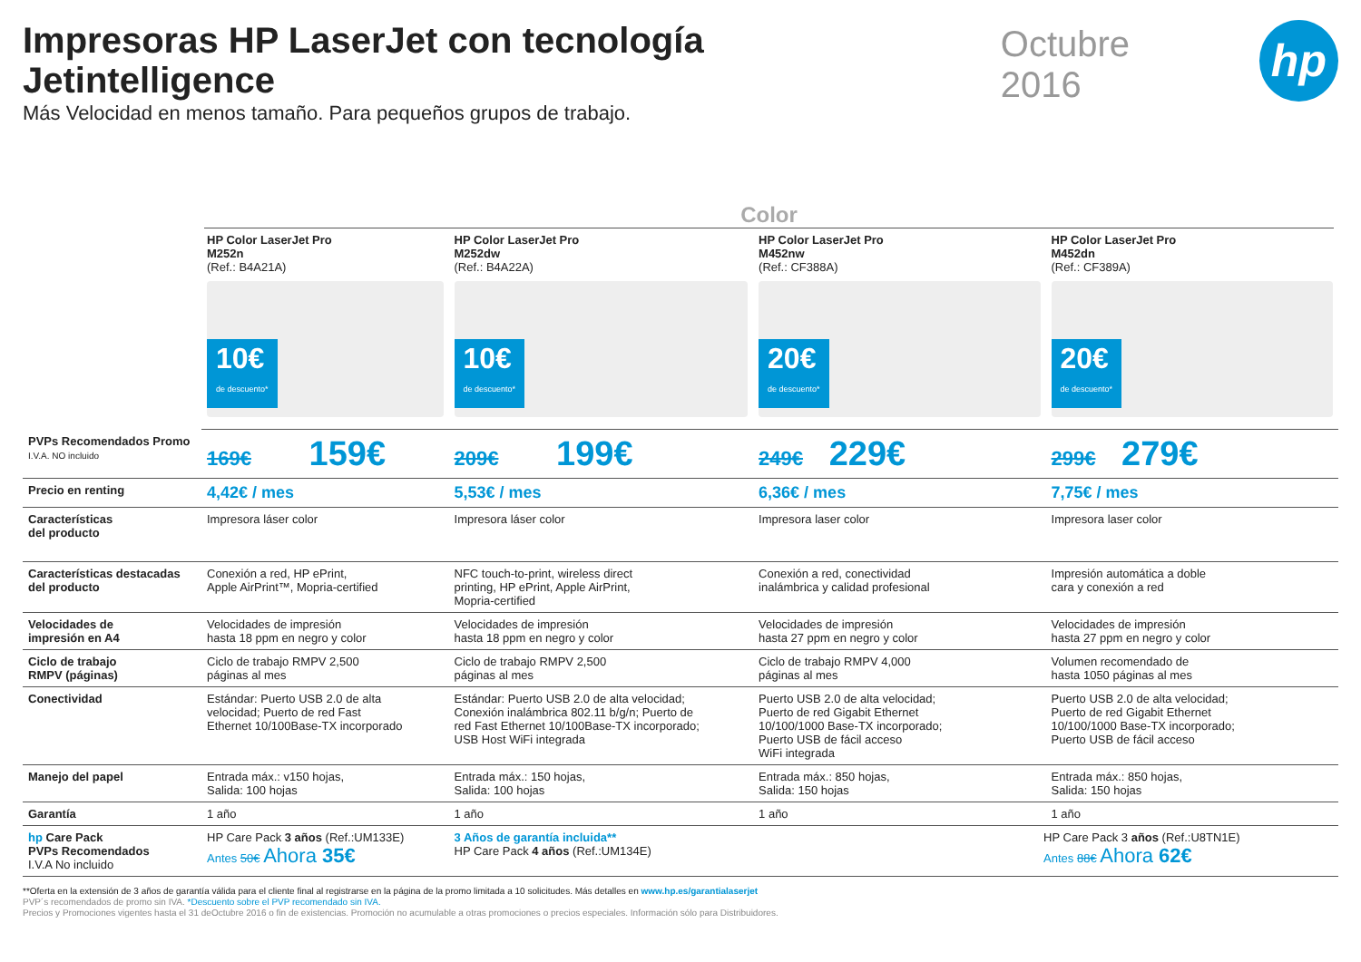Impresoras HP LaserJet con tecnología Jetintelligence
Más Velocidad en menos tamaño. Para pequeños grupos de trabajo.
Octubre 2016
hp
Color
| | HP Color LaserJet Pro M252n (Ref.: B4A21A) 10€ de descuento* | HP Color LaserJet Pro M252dw (Ref.: B4A22A) 10€ de descuento* | HP Color LaserJet Pro M452nw (Ref.: CF388A) 20€ de descuento* | HP Color LaserJet Pro M452dn (Ref.: CF389A) 20€ de descuento* |
| PVPs Recomendados Promo I.V.A. NO incluido | 169€ 159€ | 209€ 199€ | 249€ 229€ | 299€ 279€ |
| Precio en renting | 4,42€ / mes | 5,53€ / mes | 6,36€ / mes | 7,75€ / mes |
| Características del producto | Impresora láser color | Impresora láser color | Impresora laser color | Impresora laser color |
| Características destacadas del producto | Conexión a red, HP ePrint, Apple AirPrint™, Mopria-certified | NFC touch-to-print, wireless direct printing, HP ePrint, Apple AirPrint, Mopria-certified | Conexión a red, conectividad inalámbrica y calidad profesional | Impresión automática a doble cara y conexión a red |
| Velocidades de impresión en A4 | Velocidades de impresión hasta 18 ppm en negro y color | Velocidades de impresión hasta 18 ppm en negro y color | Velocidades de impresión hasta 27 ppm en negro y color | Velocidades de impresión hasta 27 ppm en negro y color |
| Ciclo de trabajo RMPV (páginas) | Ciclo de trabajo RMPV 2,500 páginas al mes | Ciclo de trabajo RMPV 2,500 páginas al mes | Ciclo de trabajo RMPV 4,000 páginas al mes | Volumen recomendado de hasta 1050 páginas al mes |
| Conectividad | Estándar: Puerto USB 2.0 de alta velocidad; Puerto de red Fast Ethernet 10/100Base-TX incorporado | Estándar: Puerto USB 2.0 de alta velocidad; Conexión inalámbrica 802.11 b/g/n; Puerto de red Fast Ethernet 10/100Base-TX incorporado; USB Host WiFi integrada | Puerto USB 2.0 de alta velocidad; Puerto de red Gigabit Ethernet 10/100/1000 Base-TX incorporado; Puerto USB de fácil acceso WiFi integrada | Puerto USB 2.0 de alta velocidad; Puerto de red Gigabit Ethernet 10/100/1000 Base-TX incorporado; Puerto USB de fácil acceso |
| Manejo del papel | Entrada máx.: v150 hojas, Salida: 100 hojas | Entrada máx.: 150 hojas, Salida: 100 hojas | Entrada máx.: 850 hojas, Salida: 150 hojas | Entrada máx.: 850 hojas, Salida: 150 hojas |
| Garantía | 1 año | 1 año | 1 año | 1 año |
| hp Care Pack PVPs Recomendados I.V.A No incluido | HP Care Pack 3 años (Ref.:UM133E) Antes 50€ Ahora 35€ | 3 Años de garantía incluida** HP Care Pack 4 años (Ref.:UM134E) | HP Care Pack 3 años (Ref.:U8TN1E) Antes 88€ Ahora 62€ | |
**Oferta en la extensión de 3 años de garantía válida para el cliente final al registrarse en la página de la promo limitada a 10 solicitudes. Más detalles en www.hp.es/garantialaserjet
PVP´s recomendados de promo sin IVA. *Descuento sobre el PVP recomendado sin IVA.
Precios y Promociones vigentes hasta el 31 deOctubre 2016 o fin de existencias. Promoción no acumulable a otras promociones o precios especiales. Información sólo para Distribuidores.